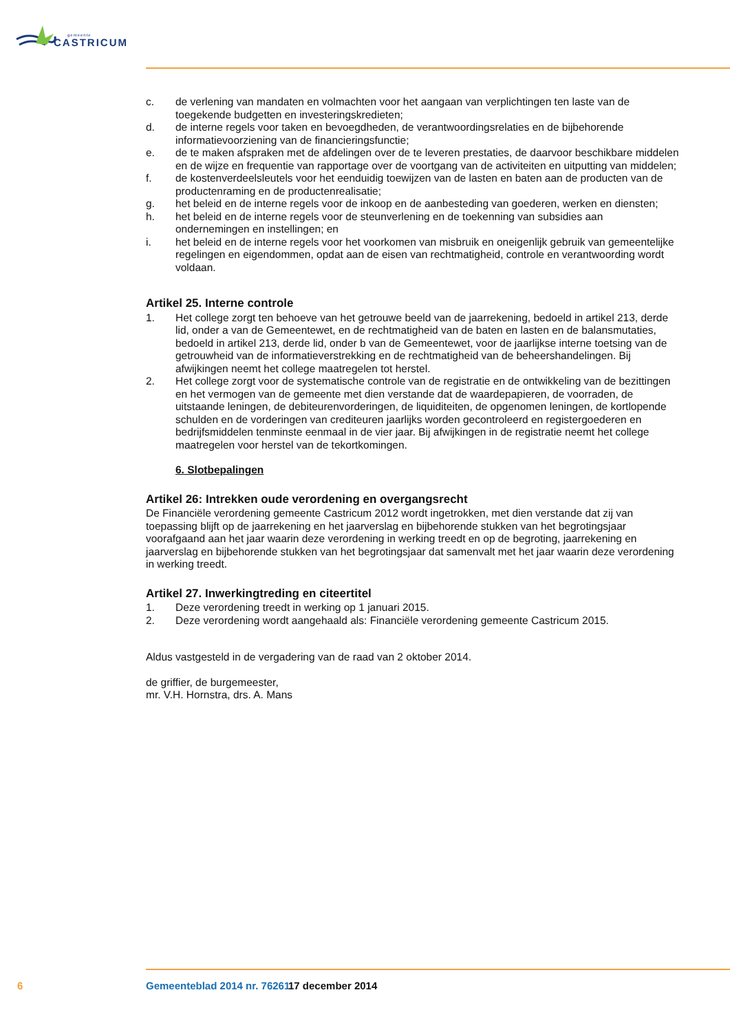gemeente
CASTRICUM
c. de verlening van mandaten en volmachten voor het aangaan van verplichtingen ten laste van de toegekende budgetten en investeringskredieten;
d. de interne regels voor taken en bevoegdheden, de verantwoordingsrelaties en de bijbehorende informatievoorziening van de financieringsfunctie;
e. de te maken afspraken met de afdelingen over de te leveren prestaties, de daarvoor beschikbare middelen en de wijze en frequentie van rapportage over de voortgang van de activiteiten en uitputting van middelen;
f. de kostenverdeelsleutels voor het eenduidig toewijzen van de lasten en baten aan de producten van de productenraming en de productenrealisatie;
g. het beleid en de interne regels voor de inkoop en de aanbesteding van goederen, werken en diensten;
h. het beleid en de interne regels voor de steunverlening en de toekenning van subsidies aan ondernemingen en instellingen; en
i. het beleid en de interne regels voor het voorkomen van misbruik en oneigenlijk gebruik van gemeentelijke regelingen en eigendommen, opdat aan de eisen van rechtmatigheid, controle en verantwoording wordt voldaan.
Artikel 25. Interne controle
1. Het college zorgt ten behoeve van het getrouwe beeld van de jaarrekening, bedoeld in artikel 213, derde lid, onder a van de Gemeentewet, en de rechtmatigheid van de baten en lasten en de balansmutaties, bedoeld in artikel 213, derde lid, onder b van de Gemeentewet, voor de jaarlijkse interne toetsing van de getrouwheid van de informatieverstrekking en de rechtmatigheid van de beheershandelingen. Bij afwijkingen neemt het college maatregelen tot herstel.
2. Het college zorgt voor de systematische controle van de registratie en de ontwikkeling van de bezittingen en het vermogen van de gemeente met dien verstande dat de waardepapieren, de voorraden, de uitstaande leningen, de debiteurenvorderingen, de liquiditeiten, de opgenomen leningen, de kortlopende schulden en de vorderingen van crediteuren jaarlijks worden gecontroleerd en registergoederen en bedrijfsmiddelen tenminste eenmaal in de vier jaar. Bij afwijkingen in de registratie neemt het college maatregelen voor herstel van de tekortkomingen.
6. Slotbepalingen
Artikel 26: Intrekken oude verordening en overgangsrecht
De Financiële verordening gemeente Castricum 2012 wordt ingetrokken, met dien verstande dat zij van toepassing blijft op de jaarrekening en het jaarverslag en bijbehorende stukken van het begrotingsjaar voorafgaand aan het jaar waarin deze verordening in werking treedt en op de begroting, jaarrekening en jaarverslag en bijbehorende stukken van het begrotingsjaar dat samenvalt met het jaar waarin deze verordening in werking treedt.
Artikel 27. Inwerkingtreding en citeertitel
1. Deze verordening treedt in werking op 1 januari 2015.
2. Deze verordening wordt aangehaald als: Financiële verordening gemeente Castricum 2015.
Aldus vastgesteld in de vergadering van de raad van 2 oktober 2014.
de griffier, de burgemeester,
mr. V.H. Hornstra, drs. A. Mans
6 Gemeenteblad 2014 nr. 76261 17 december 2014